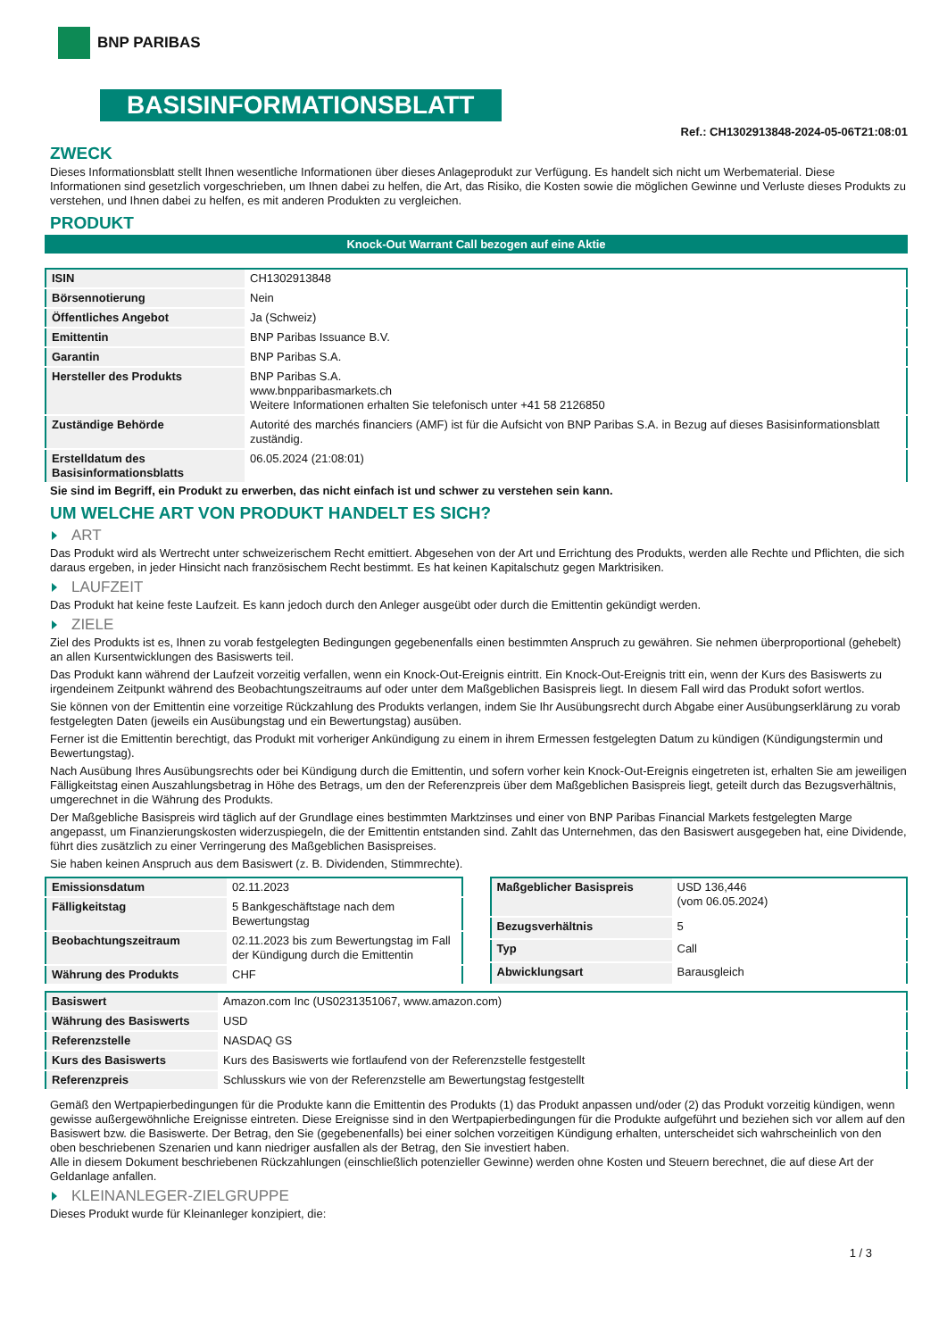BNP PARIBAS
BASISINFORMATIONSBLATT
Ref.: CH1302913848-2024-05-06T21:08:01
ZWECK
Dieses Informationsblatt stellt Ihnen wesentliche Informationen über dieses Anlageprodukt zur Verfügung. Es handelt sich nicht um Werbematerial. Diese Informationen sind gesetzlich vorgeschrieben, um Ihnen dabei zu helfen, die Art, das Risiko, die Kosten sowie die möglichen Gewinne und Verluste dieses Produkts zu verstehen, und Ihnen dabei zu helfen, es mit anderen Produkten zu vergleichen.
PRODUKT
Knock-Out Warrant Call bezogen auf eine Aktie
| ISIN | CH1302913848 |
| Börsennotierung | Nein |
| Öffentliches Angebot | Ja (Schweiz) |
| Emittentin | BNP Paribas Issuance B.V. |
| Garantin | BNP Paribas S.A. |
| Hersteller des Produkts | BNP Paribas S.A. www.bnpparibasmarkets.ch Weitere Informationen erhalten Sie telefonisch unter +41 58 2126850 |
| Zuständige Behörde | Autorité des marchés financiers (AMF) ist für die Aufsicht von BNP Paribas S.A. in Bezug auf dieses Basisinformationsblatt zuständig. |
| Erstelldatum des Basisinformationsblatts | 06.05.2024 (21:08:01) |
Sie sind im Begriff, ein Produkt zu erwerben, das nicht einfach ist und schwer zu verstehen sein kann.
UM WELCHE ART VON PRODUKT HANDELT ES SICH?
ART
Das Produkt wird als Wertrecht unter schweizerischem Recht emittiert. Abgesehen von der Art und Errichtung des Produkts, werden alle Rechte und Pflichten, die sich daraus ergeben, in jeder Hinsicht nach französischem Recht bestimmt. Es hat keinen Kapitalschutz gegen Marktrisiken.
LAUFZEIT
Das Produkt hat keine feste Laufzeit. Es kann jedoch durch den Anleger ausgeübt oder durch die Emittentin gekündigt werden.
ZIELE
Ziel des Produkts ist es, Ihnen zu vorab festgelegten Bedingungen gegebenenfalls einen bestimmten Anspruch zu gewähren. Sie nehmen überproportional (gehebelt) an allen Kursentwicklungen des Basiswerts teil.
Das Produkt kann während der Laufzeit vorzeitig verfallen, wenn ein Knock-Out-Ereignis eintritt. Ein Knock-Out-Ereignis tritt ein, wenn der Kurs des Basiswerts zu irgendeinem Zeitpunkt während des Beobachtungszeitraums auf oder unter dem Maßgeblichen Basispreis liegt. In diesem Fall wird das Produkt sofort wertlos.
Sie können von der Emittentin eine vorzeitige Rückzahlung des Produkts verlangen, indem Sie Ihr Ausübungsrecht durch Abgabe einer Ausübungserklärung zu vorab festgelegten Daten (jeweils ein Ausübungstag und ein Bewertungstag) ausüben.
Ferner ist die Emittentin berechtigt, das Produkt mit vorheriger Ankündigung zu einem in ihrem Ermessen festgelegten Datum zu kündigen (Kündigungstermin und Bewertungstag).
Nach Ausübung Ihres Ausübungsrechts oder bei Kündigung durch die Emittentin, und sofern vorher kein Knock-Out-Ereignis eingetreten ist, erhalten Sie am jeweiligen Fälligkeitstag einen Auszahlungsbetrag in Höhe des Betrags, um den der Referenzpreis über dem Maßgeblichen Basispreis liegt, geteilt durch das Bezugsverhältnis, umgerechnet in die Währung des Produkts.
Der Maßgebliche Basispreis wird täglich auf der Grundlage eines bestimmten Marktzinses und einer von BNP Paribas Financial Markets festgelegten Marge angepasst, um Finanzierungskosten widerzuspiegeln, die der Emittentin entstanden sind. Zahlt das Unternehmen, das den Basiswert ausgegeben hat, eine Dividende, führt dies zusätzlich zu einer Verringerung des Maßgeblichen Basispreises.
Sie haben keinen Anspruch aus dem Basiswert (z. B. Dividenden, Stimmrechte).
| Emissionsdatum | 02.11.2023 |
| Fälligkeitstag | 5 Bankgeschäftstage nach dem Bewertungstag |
| Beobachtungszeitraum | 02.11.2023 bis zum Bewertungstag im Fall der Kündigung durch die Emittentin |
| Währung des Produkts | CHF |
| Maßgeblicher Basispreis | USD 136,446 (vom 06.05.2024) |
| Bezugsverhältnis | 5 |
| Typ | Call |
| Abwicklungsart | Barausgleich |
| Basiswert | Amazon.com Inc (US0231351067, www.amazon.com) |
| Währung des Basiswerts | USD |
| Referenzstelle | NASDAQ GS |
| Kurs des Basiswerts | Kurs des Basiswerts wie fortlaufend von der Referenzstelle festgestellt |
| Referenzpreis | Schlusskurs wie von der Referenzstelle am Bewertungstag festgestellt |
Gemäß den Wertpapierbedingungen für die Produkte kann die Emittentin des Produkts (1) das Produkt anpassen und/oder (2) das Produkt vorzeitig kündigen, wenn gewisse außergewöhnliche Ereignisse eintreten. Diese Ereignisse sind in den Wertpapierbedingungen für die Produkte aufgeführt und beziehen sich vor allem auf den Basiswert bzw. die Basiswerte. Der Betrag, den Sie (gegebenenfalls) bei einer solchen vorzeitigen Kündigung erhalten, unterscheidet sich wahrscheinlich von den oben beschriebenen Szenarien und kann niedriger ausfallen als der Betrag, den Sie investiert haben.
Alle in diesem Dokument beschriebenen Rückzahlungen (einschließlich potenzieller Gewinne) werden ohne Kosten und Steuern berechnet, die auf diese Art der Geldanlage anfallen.
KLEINANLEGER-ZIELGRUPPE
Dieses Produkt wurde für Kleinanleger konzipiert, die:
1 / 3